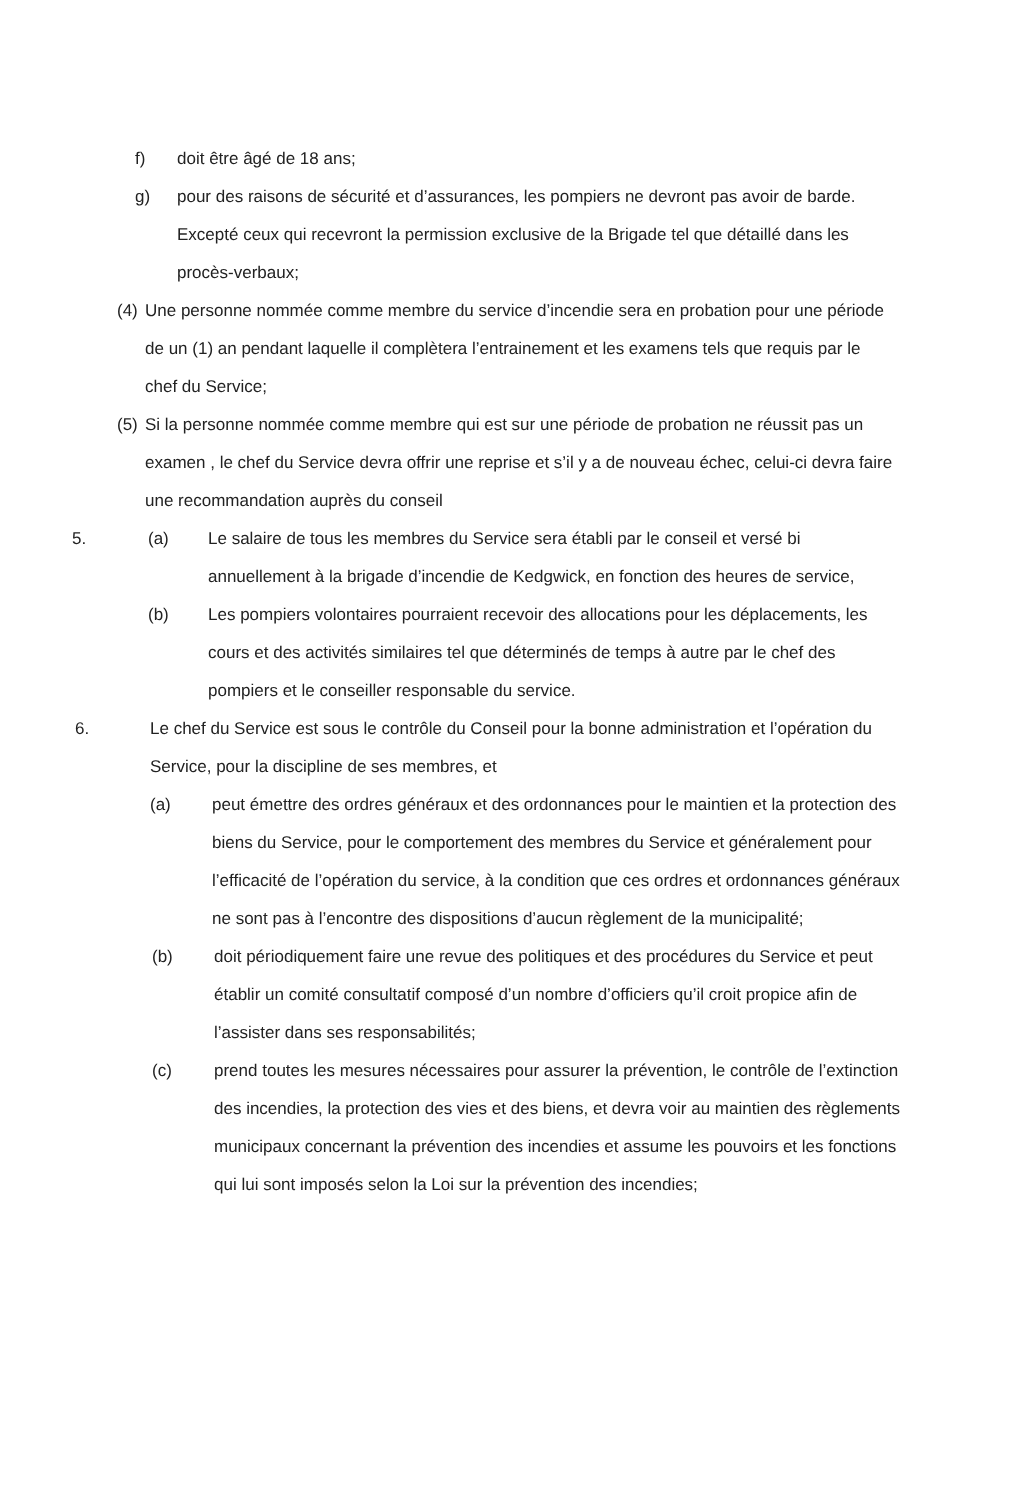f) doit être âgé de 18 ans;
g) pour des raisons de sécurité et d’assurances, les pompiers ne devront pas avoir de barde. Excepté ceux qui recevront la permission exclusive de la Brigade tel que détaillé dans les procès-verbaux;
(4)
Une personne nommée comme membre du service d’incendie sera en probation pour une période de un (1) an pendant laquelle il complètera l’entrainement et les examens tels que requis par le chef du Service;
(5)
Si la personne nommée comme membre qui est sur une période de probation ne réussit pas un examen , le chef du Service devra offrir une reprise et s’il y a de nouveau échec, celui-ci devra faire une recommandation auprès du conseil
5. (a) Le salaire de tous les membres du Service sera établi par le conseil et versé bi annuellement à la brigade d’incendie de Kedgwick, en fonction des heures de service,
(b) Les pompiers volontaires pourraient recevoir des allocations pour les déplacements, les cours et des activités similaires tel que déterminés de temps à autre par le chef des pompiers et le conseiller responsable du service.
6. Le chef du Service est sous le contrôle du Conseil pour la bonne administration et l’opération du Service, pour la discipline de ses membres, et
(a) peut émettre des ordres généraux et des ordonnances pour le maintien et la protection des biens du Service, pour le comportement des membres du Service et généralement pour l’efficacité de l’opération du service, à la condition que ces ordres et ordonnances généraux ne sont pas à l’encontre des dispositions d’aucun règlement de la municipalité;
(b) doit périodiquement faire une revue des politiques et des procédures du Service et peut établir un comité consultatif composé d’un nombre d’officiers qu’il croit propice afin de l’assister dans ses responsabilités;
(c) prend toutes les mesures nécessaires pour assurer la prévention, le contrôle de l’extinction des incendies, la protection des vies et des biens, et devra voir au maintien des règlements municipaux concernant la prévention des incendies et assume les pouvoirs et les fonctions qui lui sont imposés selon la Loi sur la prévention des incendies;